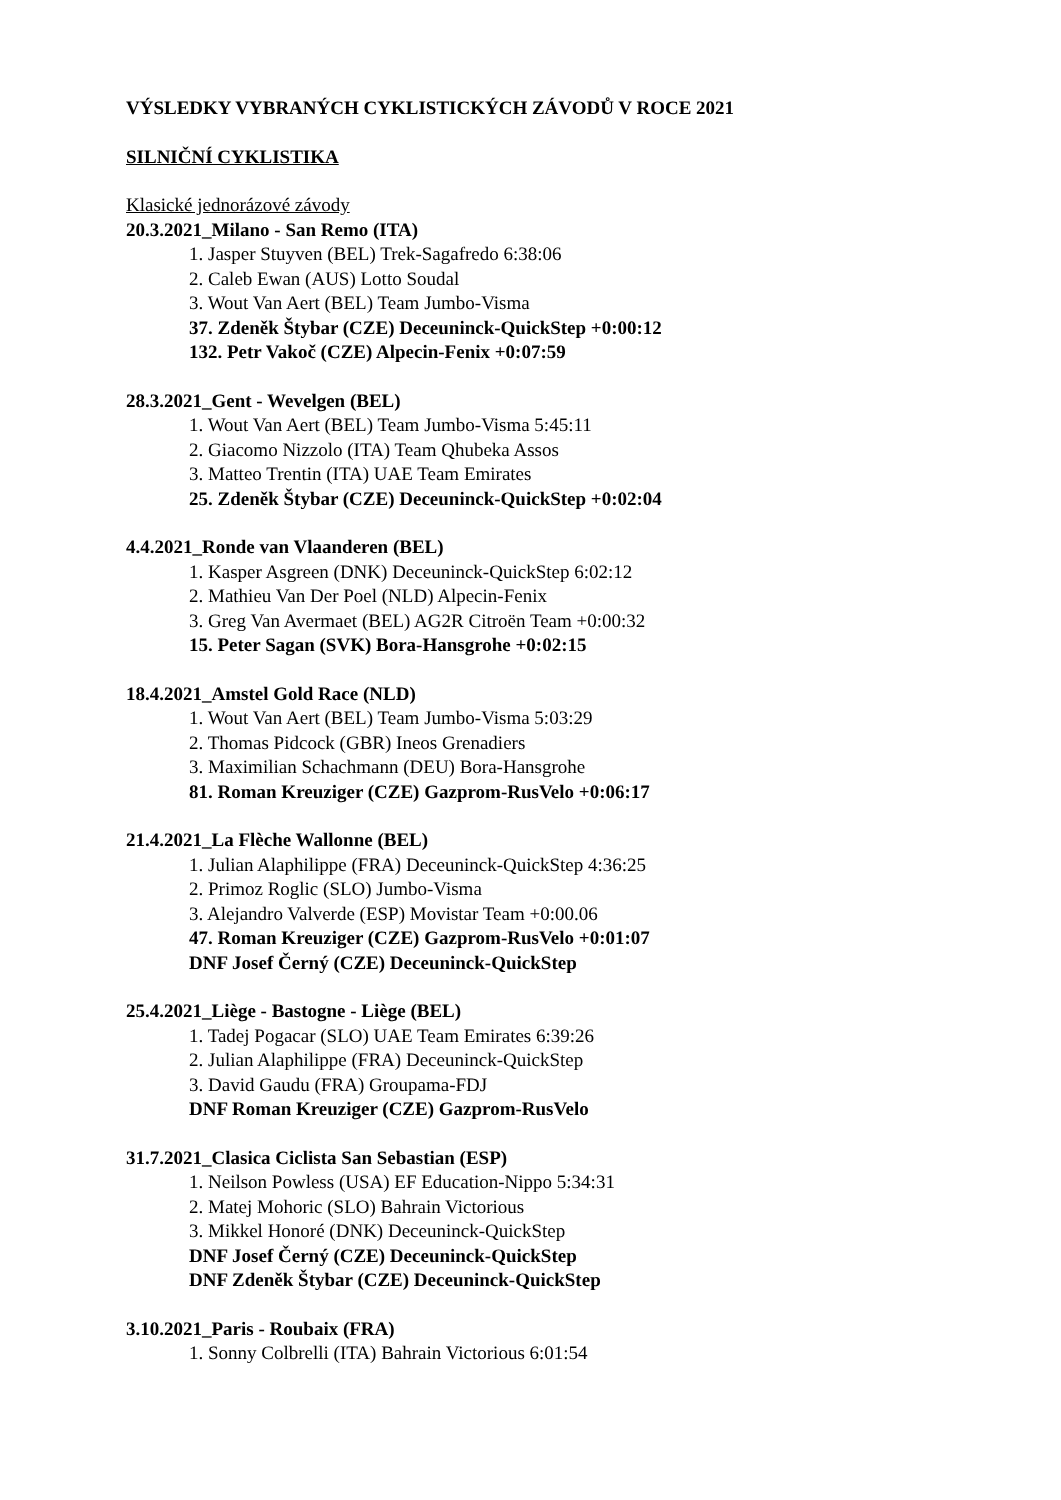VÝSLEDKY VYBRANÝCH CYKLISTICKÝCH ZÁVODŮ V ROCE 2021
SILNIČNÍ CYKLISTIKA
Klasické jednorázové závody
20.3.2021_Milano - San Remo (ITA)
1. Jasper Stuyven (BEL) Trek-Sagafredo 6:38:06
2. Caleb Ewan (AUS) Lotto Soudal
3. Wout Van Aert (BEL) Team Jumbo-Visma
37. Zdeněk Štybar (CZE) Deceuninck-QuickStep +0:00:12
132. Petr Vakoč (CZE) Alpecin-Fenix +0:07:59
28.3.2021_Gent - Wevelgen (BEL)
1. Wout Van Aert (BEL) Team Jumbo-Visma 5:45:11
2. Giacomo Nizzolo (ITA) Team Qhubeka Assos
3. Matteo Trentin (ITA) UAE Team Emirates
25. Zdeněk Štybar (CZE) Deceuninck-QuickStep +0:02:04
4.4.2021_Ronde van Vlaanderen (BEL)
1. Kasper Asgreen (DNK) Deceuninck-QuickStep 6:02:12
2. Mathieu Van Der Poel (NLD) Alpecin-Fenix
3. Greg Van Avermaet (BEL) AG2R Citroën Team +0:00:32
15. Peter Sagan (SVK) Bora-Hansgrohe +0:02:15
18.4.2021_Amstel Gold Race (NLD)
1. Wout Van Aert (BEL) Team Jumbo-Visma 5:03:29
2. Thomas Pidcock (GBR) Ineos Grenadiers
3. Maximilian Schachmann (DEU) Bora-Hansgrohe
81. Roman Kreuziger (CZE) Gazprom-RusVelo +0:06:17
21.4.2021_La Flèche Wallonne (BEL)
1. Julian Alaphilippe (FRA) Deceuninck-QuickStep 4:36:25
2. Primoz Roglic (SLO) Jumbo-Visma
3. Alejandro Valverde (ESP) Movistar Team +0:00.06
47. Roman Kreuziger (CZE) Gazprom-RusVelo +0:01:07
DNF Josef Černý (CZE) Deceuninck-QuickStep
25.4.2021_Liège - Bastogne - Liège (BEL)
1. Tadej Pogacar (SLO) UAE Team Emirates 6:39:26
2. Julian Alaphilippe (FRA) Deceuninck-QuickStep
3. David Gaudu (FRA) Groupama-FDJ
DNF Roman Kreuziger (CZE) Gazprom-RusVelo
31.7.2021_Clasica Ciclista San Sebastian (ESP)
1. Neilson Powless (USA) EF Education-Nippo 5:34:31
2. Matej Mohoric (SLO) Bahrain Victorious
3. Mikkel Honoré (DNK) Deceuninck-QuickStep
DNF Josef Černý (CZE) Deceuninck-QuickStep
DNF Zdeněk Štybar (CZE) Deceuninck-QuickStep
3.10.2021_Paris - Roubaix (FRA)
1. Sonny Colbrelli (ITA) Bahrain Victorious 6:01:54